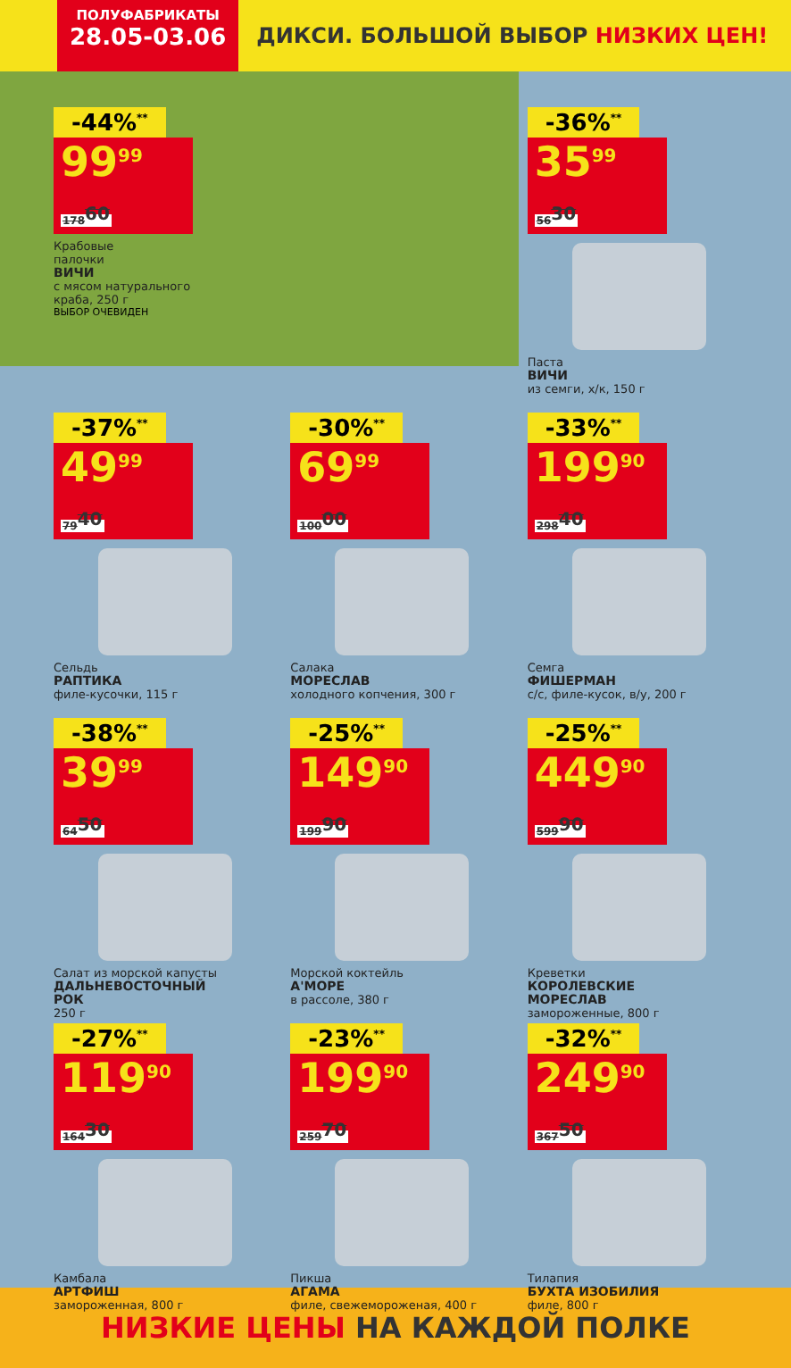ПОЛУФАБРИКАТЫ
28.05-03.06
ДИКСИ. БОЛЬШОЙ ВЫБОР НИЗКИХ ЦЕН!
-44%<sup>**</sup>
99<sup>99</sup> 178<sup>60</sup>
Крабовые
палочки
ВИЧИ
с мясом натурального
краба, 250 г
ВЫБОР ОЧЕВИДЕН
-36%<sup>**</sup>
35<sup>99</sup> 56<sup>30</sup>
Паста
ВИЧИ
из семги, х/к, 150 г
-37%<sup>**</sup>
49<sup>99</sup> 79<sup>40</sup>
Сельдь
РАПТИКА
филе-кусочки, 115 г
-30%<sup>**</sup>
69<sup>99</sup> 100<sup>00</sup>
Салака
МОРЕСЛАВ
холодного копчения, 300 г
-33%<sup>**</sup>
199<sup>90</sup> 298<sup>40</sup>
Семга
ФИШЕРМАН
с/с, филе-кусок, в/у, 200 г
-38%<sup>**</sup>
39<sup>99</sup> 64<sup>50</sup>
Салат из морской капусты
ДАЛЬНЕВОСТОЧНЫЙ
РОК
250 г
-25%<sup>**</sup>
149<sup>90</sup> 199<sup>90</sup>
Морской коктейль
А'МОРЕ
в рассоле, 380 г
-25%<sup>**</sup>
449<sup>90</sup> 599<sup>90</sup>
Креветки
КОРОЛЕВСКИЕ
МОРЕСЛАВ
замороженные, 800 г
-27%<sup>**</sup>
119<sup>90</sup> 164<sup>30</sup>
Камбала
АРТФИШ
замороженная, 800 г
-23%<sup>**</sup>
199<sup>90</sup> 259<sup>70</sup>
Пикша
АГАМА
филе, свежемороженая, 400 г
-32%<sup>**</sup>
249<sup>90</sup> 367<sup>50</sup>
Тилапия
БУХТА ИЗОБИЛИЯ
филе, 800 г
НИЗКИЕ ЦЕНЫ НА КАЖДОЙ ПОЛКЕ